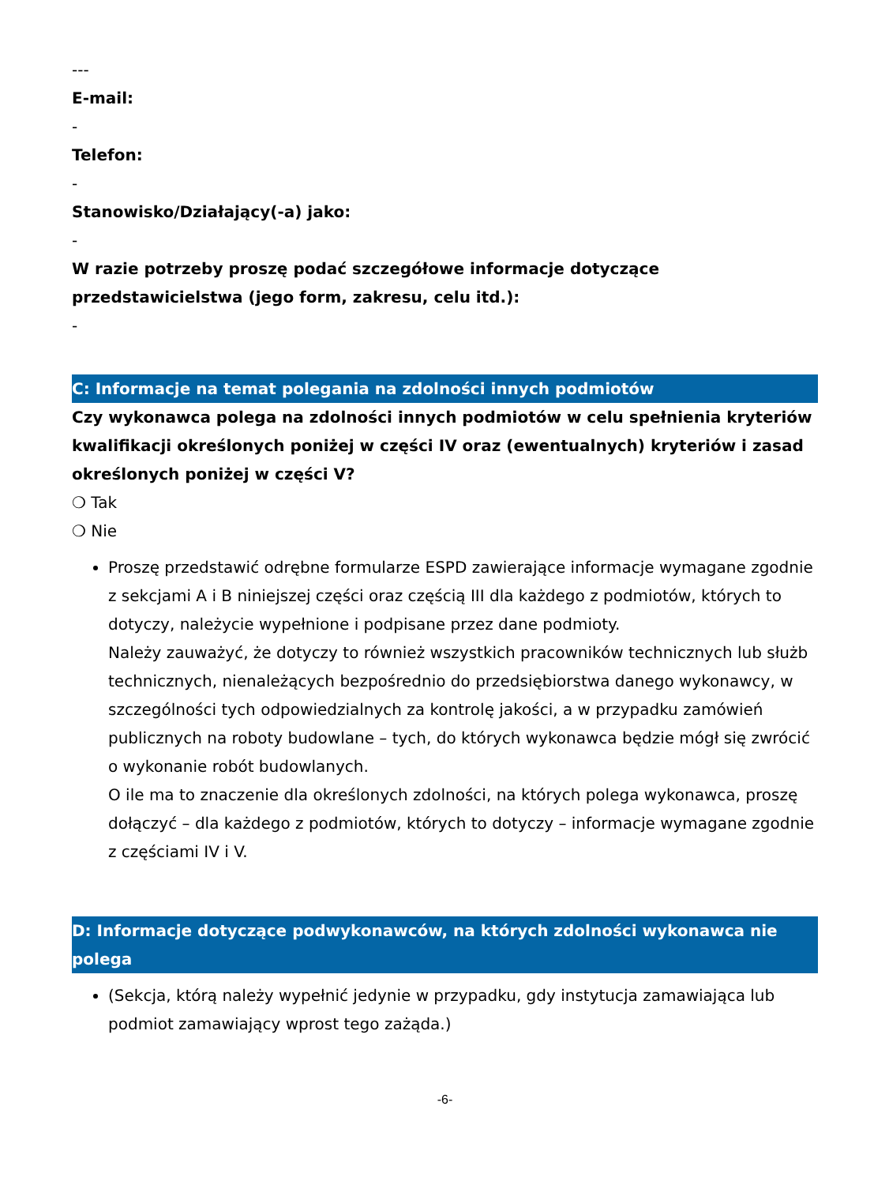---
E-mail:
-
Telefon:
-
Stanowisko/Działający(-a) jako:
-
W razie potrzeby proszę podać szczegółowe informacje dotyczące przedstawicielstwa (jego form, zakresu, celu itd.):
-
C: Informacje na temat polegania na zdolności innych podmiotów
Czy wykonawca polega na zdolności innych podmiotów w celu spełnienia kryteriów kwalifikacji określonych poniżej w części IV oraz (ewentualnych) kryteriów i zasad określonych poniżej w części V?
❍ Tak
❍ Nie
Proszę przedstawić odrębne formularze ESPD zawierające informacje wymagane zgodnie z sekcjami A i B niniejszej części oraz częścią III dla każdego z podmiotów, których to dotyczy, należycie wypełnione i podpisane przez dane podmioty.
Należy zauważyć, że dotyczy to również wszystkich pracowników technicznych lub służb technicznych, nienależących bezpośrednio do przedsiębiorstwa danego wykonawcy, w szczególności tych odpowiedzialnych za kontrolę jakości, a w przypadku zamówień publicznych na roboty budowlane – tych, do których wykonawca będzie mógł się zwrócić o wykonanie robót budowlanych.
O ile ma to znaczenie dla określonych zdolności, na których polega wykonawca, proszę dołączyć – dla każdego z podmiotów, których to dotyczy – informacje wymagane zgodnie z częściami IV i V.
D: Informacje dotyczące podwykonawców, na których zdolności wykonawca nie polega
(Sekcja, którą należy wypełnić jedynie w przypadku, gdy instytucja zamawiająca lub podmiot zamawiający wprost tego zażąda.)
-6-